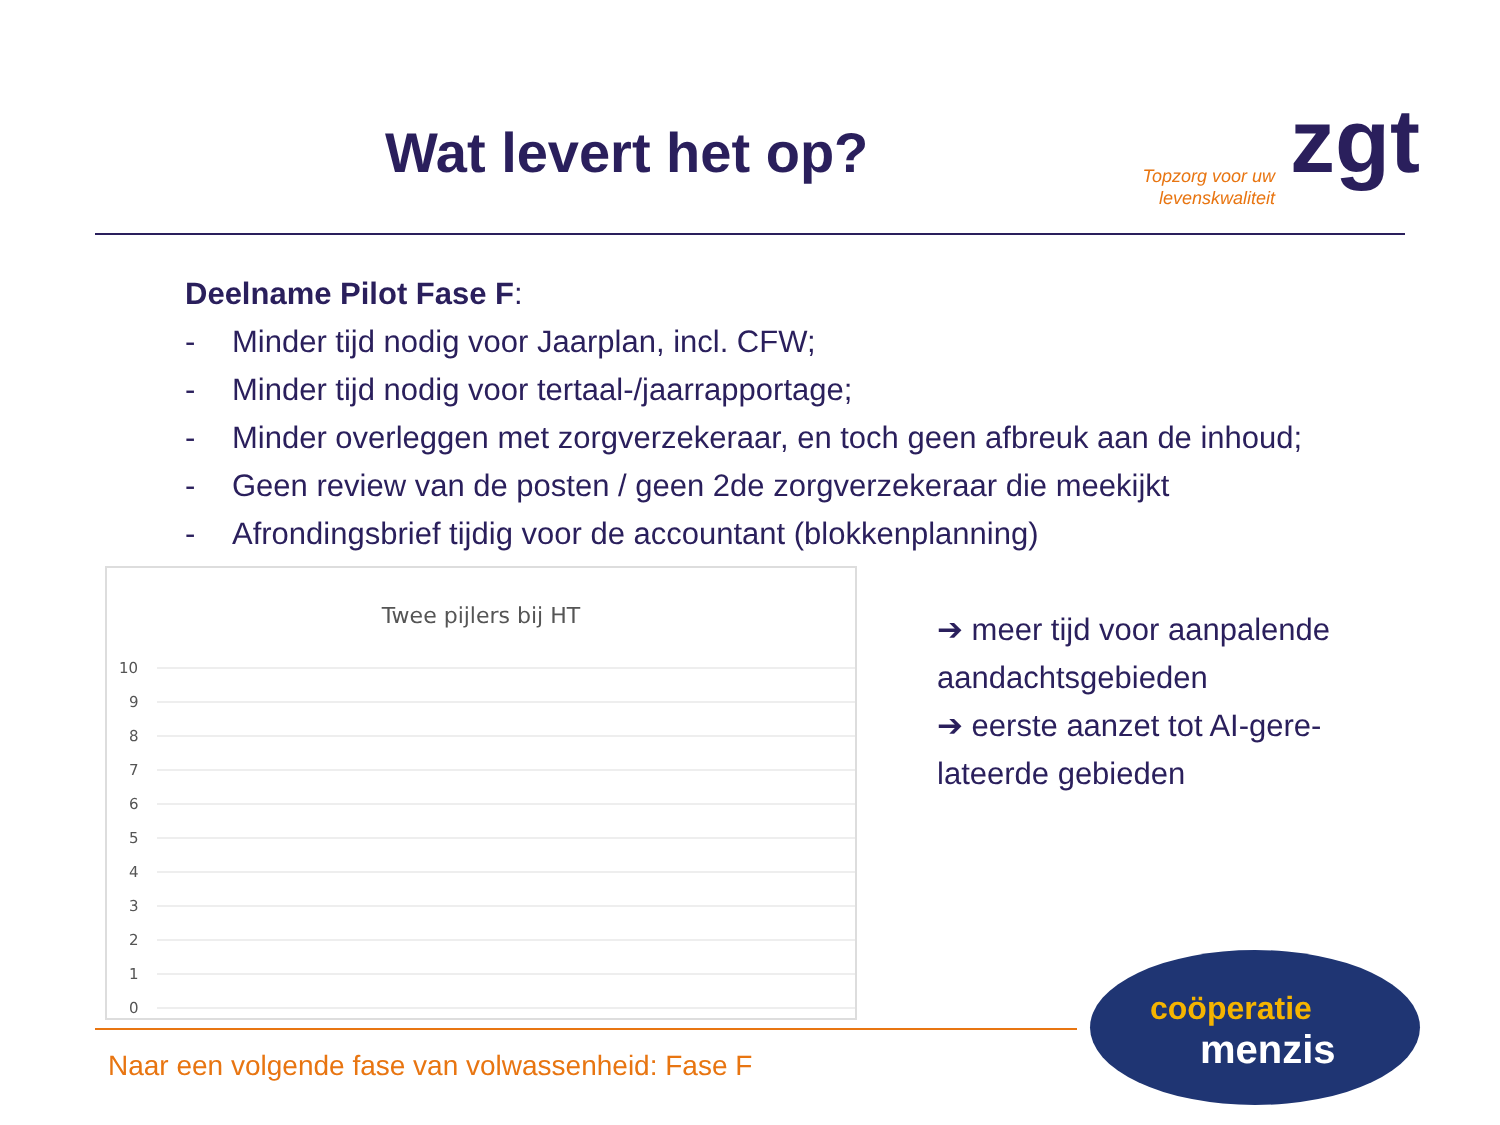Wat levert het op?
Topzorg voor uw levenskwaliteit
zgt
Deelname Pilot Fase F:
- Minder tijd nodig voor Jaarplan, incl. CFW;
- Minder tijd nodig voor tertaal-/jaarrapportage;
- Minder overleggen met zorgverzekeraar, en toch geen afbreuk aan de inhoud;
- Geen review van de posten / geen 2de zorgverzekeraar die meekijkt
- Afrondingsbrief tijdig voor de accountant (blokkenplanning)
Twee pijlers bij HT
10
9
8
7
6
5
4
3
2
1
0
➔ meer tijd voor aanpalende aandachtsgebieden
➔ eerste aanzet tot AI-gere-lateerde gebieden
Naar een volgende fase van volwassenheid: Fase F
coöperatie
menzis